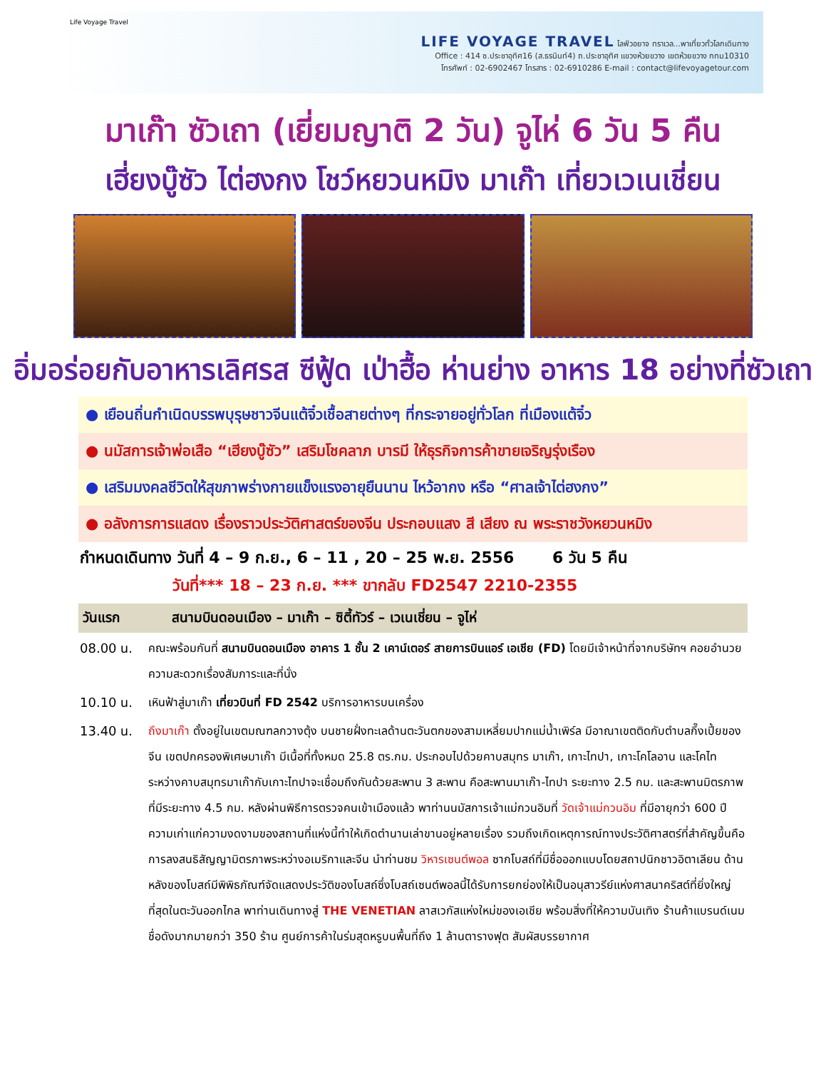Life Voyage Travel
LIFE VOYAGE TRAVEL ไลฟ์วอยาจ ทราเวล...พาเที่ยวทั่วโลกเดินทาง
Office : 414 ซ.ประชาอุทิศ16 (ส.ธรนินท์4) ถ.ประชาอุทิศ แขวงห้วยขวาง เขตห้วยขวาง กทม10310
โทรศัพท์ : 02-6902467 โทรสาร : 02-6910286 E-mail : contact@lifevoyagetour.com
มาเก๊า ซัวเถา (เยี่ยมญาติ 2 วัน) จูไห่ 6 วัน 5 คืน
เฮี่ยงบู๊ซัว ไต่ฮงกง โชว์หยวนหมิง มาเก๊า เที่ยวเวเนเชี่ยน
อิ่มอร่อยกับอาหารเลิศรส ซีฟู้ด เป่าฮื้อ ห่านย่าง อาหาร 18 อย่างที่ซัวเถา
● เยือนถิ่นกำเนิดบรรพบุรุษชาวจีนแต้จิ๋วเชื้อสายต่างๆ ที่กระจายอยู่ทั่วโลก ที่เมืองแต้จิ๋ว
● นมัสการเจ้าพ่อเสือ “เฮียงบู๊ซัว” เสริมโชคลาภ บารมี ให้ธุรกิจการค้าขายเจริญรุ่งเรือง
● เสริมมงคลชีวิตให้สุขภาพร่างกายแข็งแรงอายุยืนนาน ไหว้อากง หรือ “ศาลเจ้าไต่ฮงกง”
● อลังการการแสดง เรื่องราวประวัติศาสตร์ของจีน ประกอบแสง สี เสียง ณ พระราชวังหยวนหมิง
กำหนดเดินทาง วันที่ 4 – 9 ก.ย., 6 – 11 , 20 – 25 พ.ย. 2556 6 วัน 5 คืน
วันที่*** 18 – 23 ก.ย. *** ขากลับ FD2547 2210-2355
วันแรก สนามบินดอนเมือง – มาเก๊า – ซิตี้ทัวร์ – เวเนเชี่ยน – จูไห่
08.00 น. คณะพร้อมกันที่ สนามบินดอนเมือง อาคาร 1 ชั้น 2 เคาน์เตอร์ สายการบินแอร์ เอเชีย (FD) โดยมีเจ้าหน้าที่จากบริษัทฯ คอยอำนวยความสะดวกเรื่องสัมภาระและที่นั่ง
10.10 น. เหินฟ้าสู่มาเก๊า เที่ยวบินที่ FD 2542 บริการอาหารบนเครื่อง
13.40 น. ถึงมาเก๊า ตั้งอยู่ในเขตมณฑลกวางตุ้ง บนชายฝั่งทะเลด้านตะวันตกของสามเหลี่ยมปากแม่น้ำเพิร์ล มีอาณาเขตติดกับตำบลกึ๊งเปี้ยของจีน เขตปกครองพิเศษมาเก๊า มีเนื้อที่ทั้งหมด 25.8 ตร.กม. ประกอบไปด้วยคาบสมุทร มาเก๊า, เกาะไทปา, เกาะโคโลอาน และโคไท ระหว่างคาบสมุทรมาเก๊ากับเกาะไทปาจะเชื่อมถึงกันด้วยสะพาน 3 สะพาน คือสะพานมาเก๊า-ไทปา ระยะทาง 2.5 กม. และสะพานมิตรภาพที่มีระยะทาง 4.5 กม. หลังผ่านพิธีการตรวจคนเข้าเมืองแล้ว พาท่านนมัสการเจ้าแม่กวนอิมที่ วัดเจ้าแม่กวนอิม ที่มีอายุกว่า 600 ปี ความเก่าแก่ความงดงามของสถานที่แห่งนี้ทำให้เกิดตำนานเล่าขานอยู่หลายเรื่อง รวมถึงเกิดเหตุการณ์ทางประวัติศาสตร์ที่สำคัญขึ้นคือการลงสนธิสัญญามิตรภาพระหว่างอเมริกาและจีน นำท่านชม วิหารเซนต์พอล ซากโบสถ์ที่มีชื่อออกแบบโดยสถาปนิกชาวอิตาเลียน ด้านหลังของโบสถ์มีพิพิธภัณฑ์จัดแสดงประวัติของโบสถ์ซึ่งโบสถ์เซนต์พอลนี้ได้รับการยกย่องให้เป็นอนุสาวรีย์แห่งศาสนาคริสต์ที่ยิ่งใหญ่ที่สุดในตะวันออกไกล พาท่านเดินทางสู่ THE VENETIAN ลาสเวกัสแห่งใหม่ของเอเชีย พร้อมสิ่งที่ให้ความบันเทิง ร้านค้าแบรนด์เนมชื่อดังมากมายกว่า 350 ร้าน ศูนย์การค้าในร่มสุดหรูบนพื้นที่ถึง 1 ล้านตารางฟุต สัมผัสบรรยากาศ